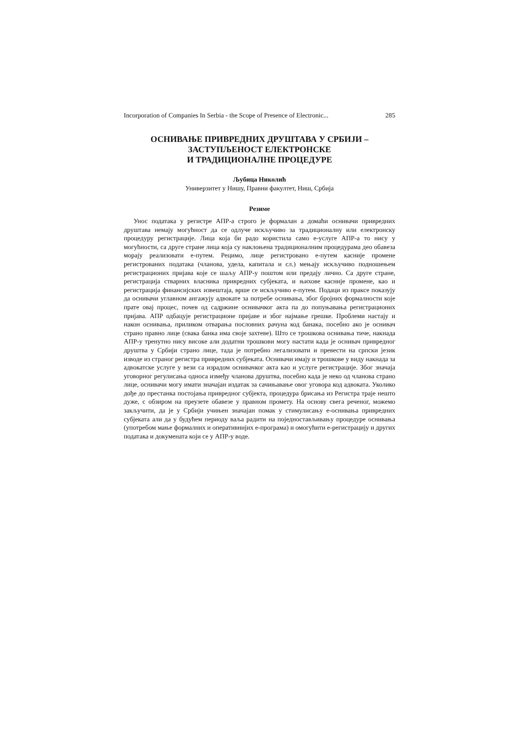Incorporation of Companies In Serbia - the Scope of Presence of Electronic... 285
ОСНИВАЊЕ ПРИВРЕДНИХ ДРУШТАВА У СРБИЈИ –
ЗАСТУПЉЕНОСТ ЕЛЕКТРОНСКЕ
И ТРАДИЦИОНАЛНЕ ПРОЦЕДУРЕ
Љубица Николић
Универзитет у Нишу, Правни факултет, Ниш, Србија
Резиме
Унос података у регистре АПР-а строго је формалан а домаћи оснивачи привредних друштава немају могућност да се одлуче искључиво за традиционалну или електронску процедуру регистрације. Лица која би радо користила само е-услуге АПР-а то нису у могућности, са друге стране лица која су наклоњена традиционалним процедурама део обавеза морају реализовати е-путем. Рецимо, лице регистровано е-путем касније промене регистрованих података (чланова, удела, капитала и сл.) мењају искључиво подношењем регистрационих пријава које се шаљу АПР-у поштом или предају лично. Са друге стране, регистрација стварних власника привредних субјеката, и њихове касније промене, као и регистрација финансијских извештаја, врше се искључиво е-путем. Подаци из праксе показују да оснивачи углавном ангажују адвокате за потребе оснивања, због бројних формалности које прате овај процес, почев од садржине оснивачког акта па до попуњавања регистрационих пријава. АПР одбацује регистрационе пријаве и због најмање грешке. Проблеми настају и након оснивања, приликом отварања пословних рачуна код банака, посебно ако је оснивач страно правно лице (свака банка има своје захтеве). Што се трошкова оснивања тиче, накнада АПР-у тренутно нису високе али додатни трошкови могу настати када је оснивач привредног друштва у Србији страно лице, тада је потребно легализовати и превести на српски језик изводе из страног регистра привредних субјеката. Оснивачи имају и трошкове у виду накнада за адвокатске услуге у вези са израдом оснивачког акта као и услуге регистрације. Због значаја уговорног регулисања односа између чланова друштва, посебно када је неко од чланова страно лице, оснивачи могу имати значајан издатак за сачињавање овог уговора код адвоката. Уколико дође до престанка постојања привредног субјекта, процедура брисања из Регистра траје нешто дуже, с обзиром на преузете обавезе у правном промету. На основу свега реченог, можемо закључити, да је у Србији учињен значајан помак у стимулисању е-оснивања привредних субјеката али да у будућем периоду ваља радити на поједностављивању процедуре оснивања (употребом мање формалних и оперативнијих е-програма) и омогућити е-регистрацију и других података и докумената који се у АПР-у воде.